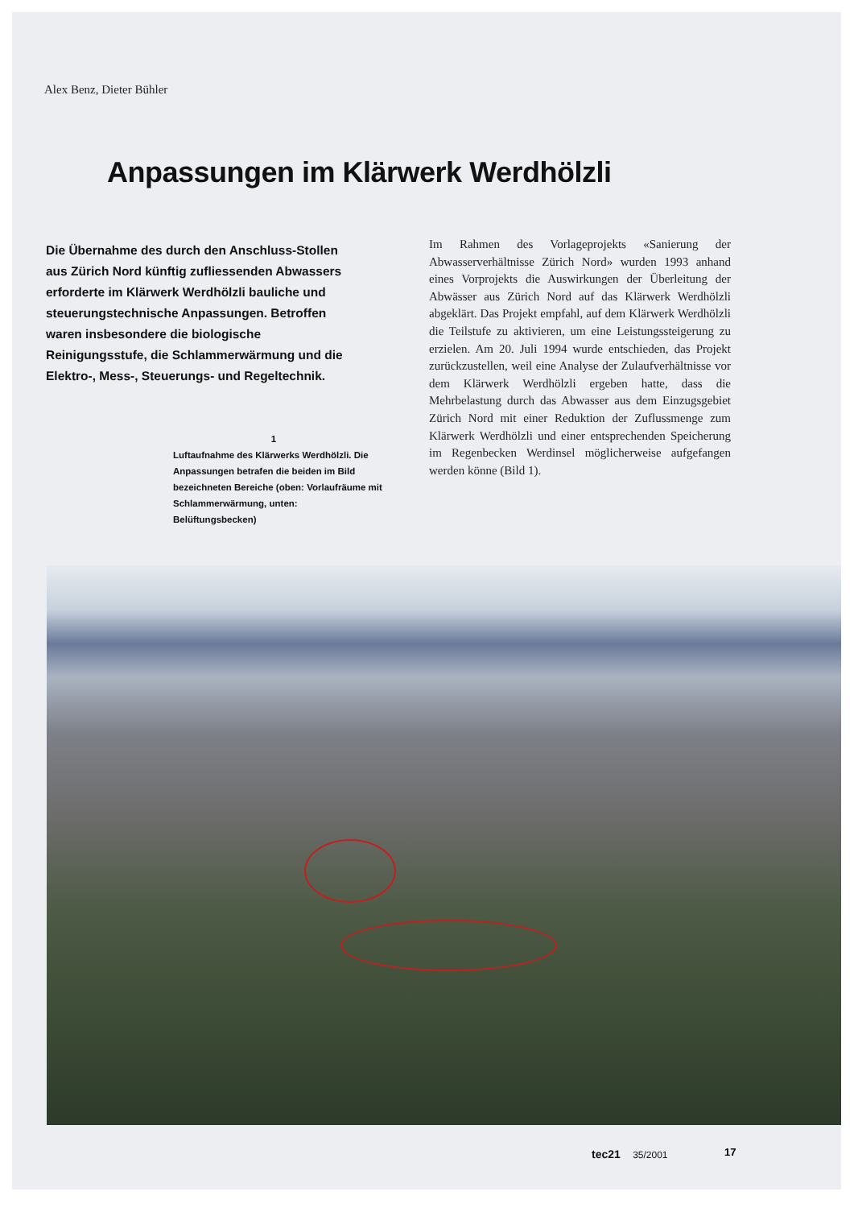Alex Benz, Dieter Bühler
Anpassungen im Klärwerk Werdhölzli
Die Übernahme des durch den Anschluss-Stollen aus Zürich Nord künftig zufliessenden Abwassers erforderte im Klärwerk Werdhölzli bauliche und steuerungstechnische Anpassungen. Betroffen waren insbesondere die biologische Reinigungsstufe, die Schlammerwärmung und die Elektro-, Mess-, Steuerungs- und Regeltechnik.
Im Rahmen des Vorlageprojekts «Sanierung der Abwasserverhältnisse Zürich Nord» wurden 1993 anhand eines Vorprojekts die Auswirkungen der Überleitung der Abwässer aus Zürich Nord auf das Klärwerk Werdhölzli abgeklärt. Das Projekt empfahl, auf dem Klärwerk Werdhölzli die Teilstufe zu aktivieren, um eine Leistungssteigerung zu erzielen. Am 20. Juli 1994 wurde entschieden, das Projekt zurückzustellen, weil eine Analyse der Zulaufverhältnisse vor dem Klärwerk Werdhölzli ergeben hatte, dass die Mehrbelastung durch das Abwasser aus dem Einzugsgebiet Zürich Nord mit einer Reduktion der Zuflussmenge zum Klärwerk Werdhölzli und einer entsprechenden Speicherung im Regenbecken Werdinsel möglicherweise aufgefangen werden könne (Bild 1).
1
Luftaufnahme des Klärwerks Werdhölzli. Die Anpassungen betrafen die beiden im Bild bezeichneten Bereiche (oben: Vorlaufräume mit Schlammerwärmung, unten: Belüftungsbecken)
tec21 35/2001 17